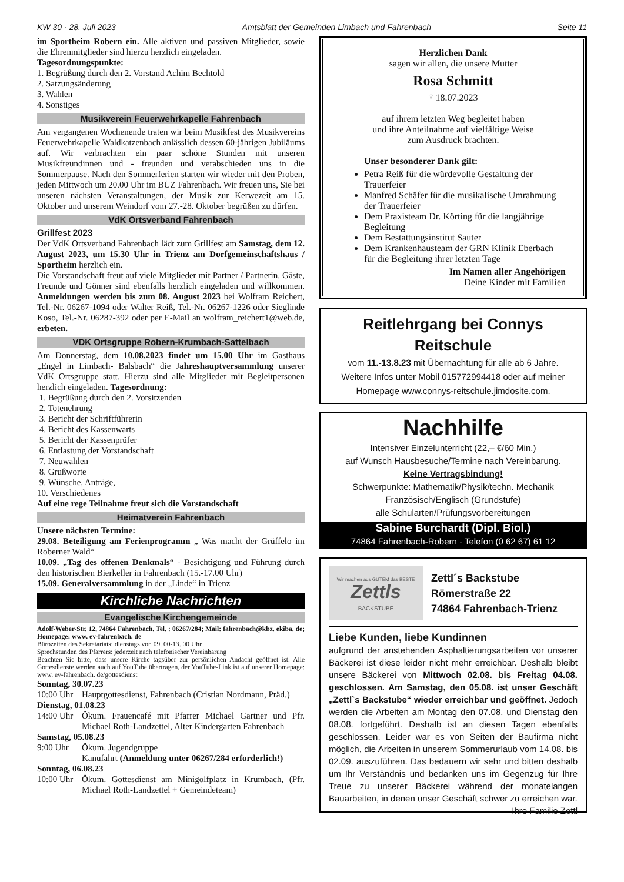KW 30 · 28. Juli 2023 Amtsblatt der Gemeinden Limbach und Fahrenbach Seite 11
im Sportheim Robern ein. Alle aktiven und passiven Mitglieder, sowie die Ehrenmitglieder sind hierzu herzlich eingeladen.
Tagesordnungspunkte:
1. Begrüßung durch den 2. Vorstand Achim Bechtold
2. Satzungsänderung
3. Wahlen
4. Sonstiges
Musikverein Feuerwehrkapelle Fahrenbach
Am vergangenen Wochenende traten wir beim Musikfest des Musikvereins Feuerwehrkapelle Waldkatzenbach anlässlich dessen 60-jährigen Jubiläums auf. Wir verbrachten ein paar schöne Stunden mit unseren Musikfreundinnen und - freunden und verabschieden uns in die Sommerpause. Nach den Sommerferien starten wir wieder mit den Proben, jeden Mittwoch um 20.00 Uhr im BÜZ Fahrenbach. Wir freuen uns, Sie bei unseren nächsten Veranstaltungen, der Musik zur Kerwezeit am 15. Oktober und unserem Weindorf vom 27.-28. Oktober begrüßen zu dürfen.
VdK Ortsverband Fahrenbach
Grillfest 2023
Der VdK Ortsverband Fahrenbach lädt zum Grillfest am Samstag, dem 12. August 2023, um 15.30 Uhr in Trienz am Dorfgemeinschaftshaus / Sportheim herzlich ein.
Die Vorstandschaft freut auf viele Mitglieder mit Partner / Partnerin. Gäste, Freunde und Gönner sind ebenfalls herzlich eingeladen und willkommen. Anmeldungen werden bis zum 08. August 2023 bei Wolfram Reichert, Tel.-Nr. 06267-1094 oder Walter Reiß, Tel.-Nr. 06267-1226 oder Sieglinde Koso, Tel.-Nr. 06287-392 oder per E-Mail an wolfram_reichert1@web.de, erbeten.
VDK Ortsgruppe Robern-Krumbach-Sattelbach
Am Donnerstag, dem 10.08.2023 findet um 15.00 Uhr im Gasthaus „Engel in Limbach- Balsbach“ die Jahreshauptversammlung unserer VdK Ortsgruppe statt. Hierzu sind alle Mitglieder mit Begleitpersonen herzlich eingeladen. Tagesordnung:
1. Begrüßung durch den 2. Vorsitzenden
2. Totenehrung
3. Bericht der Schriftführerin
4. Bericht des Kassenwarts
5. Bericht der Kassenprüfer
6. Entlastung der Vorstandschaft
7. Neuwahlen
8. Grußworte
9. Wünsche, Anträge,
10. Verschiedenes
Auf eine rege Teilnahme freut sich die Vorstandschaft
Heimatverein Fahrenbach
Unsere nächsten Termine:
29.08. Beteiligung am Ferienprogramm „ Was macht der Grüffelo im Roberner Wald“
10.09. „Tag des offenen Denkmals“ - Besichtigung und Führung durch den historischen Bierkeller in Fahrenbach (15.-17.00 Uhr)
15.09. Generalversammlung in der „Linde“ in Trienz
Kirchliche Nachrichten
Evangelische Kirchengemeinde
Adolf-Weber-Str. 12, 74864 Fahrenbach. Tel. : 06267/284; Mail: fahrenbach@kbz. ekiba. de; Homepage: www. ev-fahrenbach. de
Bürozeiten des Sekretariats: dienstags von 09. 00-13. 00 Uhr
Sprechstunden des Pfarrers: jederzeit nach telefonischer Vereinbarung
Beachten Sie bitte, dass unsere Kirche tagsüber zur persönlichen Andacht geöffnet ist. Alle Gottesdienste werden auch auf YouTube übertragen, der YouTube-Link ist auf unserer Homepage: www. ev-fahrenbach. de/gottesdienst
Sonntag, 30.07.23
10:00 Uhr Hauptgottesdienst, Fahrenbach (Cristian Nordmann, Präd.)
Dienstag, 01.08.23
14:00 Uhr Ökum. Frauencafé mit Pfarrer Michael Gartner und Pfr. Michael Roth-Landzettel, Alter Kindergarten Fahrenbach
Samstag, 05.08.23
9:00 Uhr Ökum. Jugendgruppe
Kanufahrt (Anmeldung unter 06267/284 erforderlich!)
Sonntag, 06.08.23
10:00 Uhr Ökum. Gottesdienst am Minigolfplatz in Krumbach, (Pfr. Michael Roth-Landzettel + Gemeindeteam)
Herzlichen Dank
sagen wir allen, die unsere Mutter
Rosa Schmitt
† 18.07.2023
auf ihrem letzten Weg begleitet haben
und ihre Anteilnahme auf vielfältige Weise
zum Ausdruck brachten.
Unser besonderer Dank gilt:
Petra Reiß für die würdevolle Gestaltung der Trauerfeier
Manfred Schäfer für die musikalische Umrahmung der Trauerfeier
Dem Praxisteam Dr. Körting für die langjährige Begleitung
Dem Bestattungsinstitut Sauter
Dem Krankenhausteam der GRN Klinik Eberbach für die Begleitung ihrer letzten Tage
Im Namen aller Angehörigen
Deine Kinder mit Familien
Reitlehrgang bei Connys Reitschule
vom 11.-13.8.23 mit Übernachtung für alle ab 6 Jahre.
Weitere Infos unter Mobil 015772994418 oder auf meiner
Homepage www.connys-reitschule.jimdosite.com.
Nachhilfe
Intensiver Einzelunterricht (22,– €/60 Min.)
auf Wunsch Hausbesuche/Termine nach Vereinbarung.
Keine Vertragsbindung!
Schwerpunkte: Mathematik/Physik/techn. Mechanik
Französisch/Englisch (Grundstufe)
alle Schularten/Prüfungsvorbereitungen
Sabine Burchardt (Dipl. Biol.)
74864 Fahrenbach-Robern · Telefon (0 62 67) 61 12
Wir machen aus GUTEM das BESTE
Zettls
BACKSTUBE
Zettl´s Backstube
Römerstraße 22
74864 Fahrenbach-Trienz
Liebe Kunden, liebe Kundinnen
aufgrund der anstehenden Asphaltierungsarbeiten vor unserer Bäckerei ist diese leider nicht mehr erreichbar. Deshalb bleibt unsere Bäckerei von Mittwoch 02.08. bis Freitag 04.08. geschlossen. Am Samstag, den 05.08. ist unser Geschäft „Zettl`s Backstube“ wieder erreichbar und geöffnet. Jedoch werden die Arbeiten am Montag den 07.08. und Dienstag den 08.08. fortgeführt. Deshalb ist an diesen Tagen ebenfalls geschlossen. Leider war es von Seiten der Baufirma nicht möglich, die Arbeiten in unserem Sommerurlaub vom 14.08. bis 02.09. auszuführen. Das bedauern wir sehr und bitten deshalb um Ihr Verständnis und bedanken uns im Gegenzug für Ihre Treue zu unserer Bäckerei während der monatelangen Bauarbeiten, in denen unser Geschäft schwer zu erreichen war. Ihre Familie Zettl